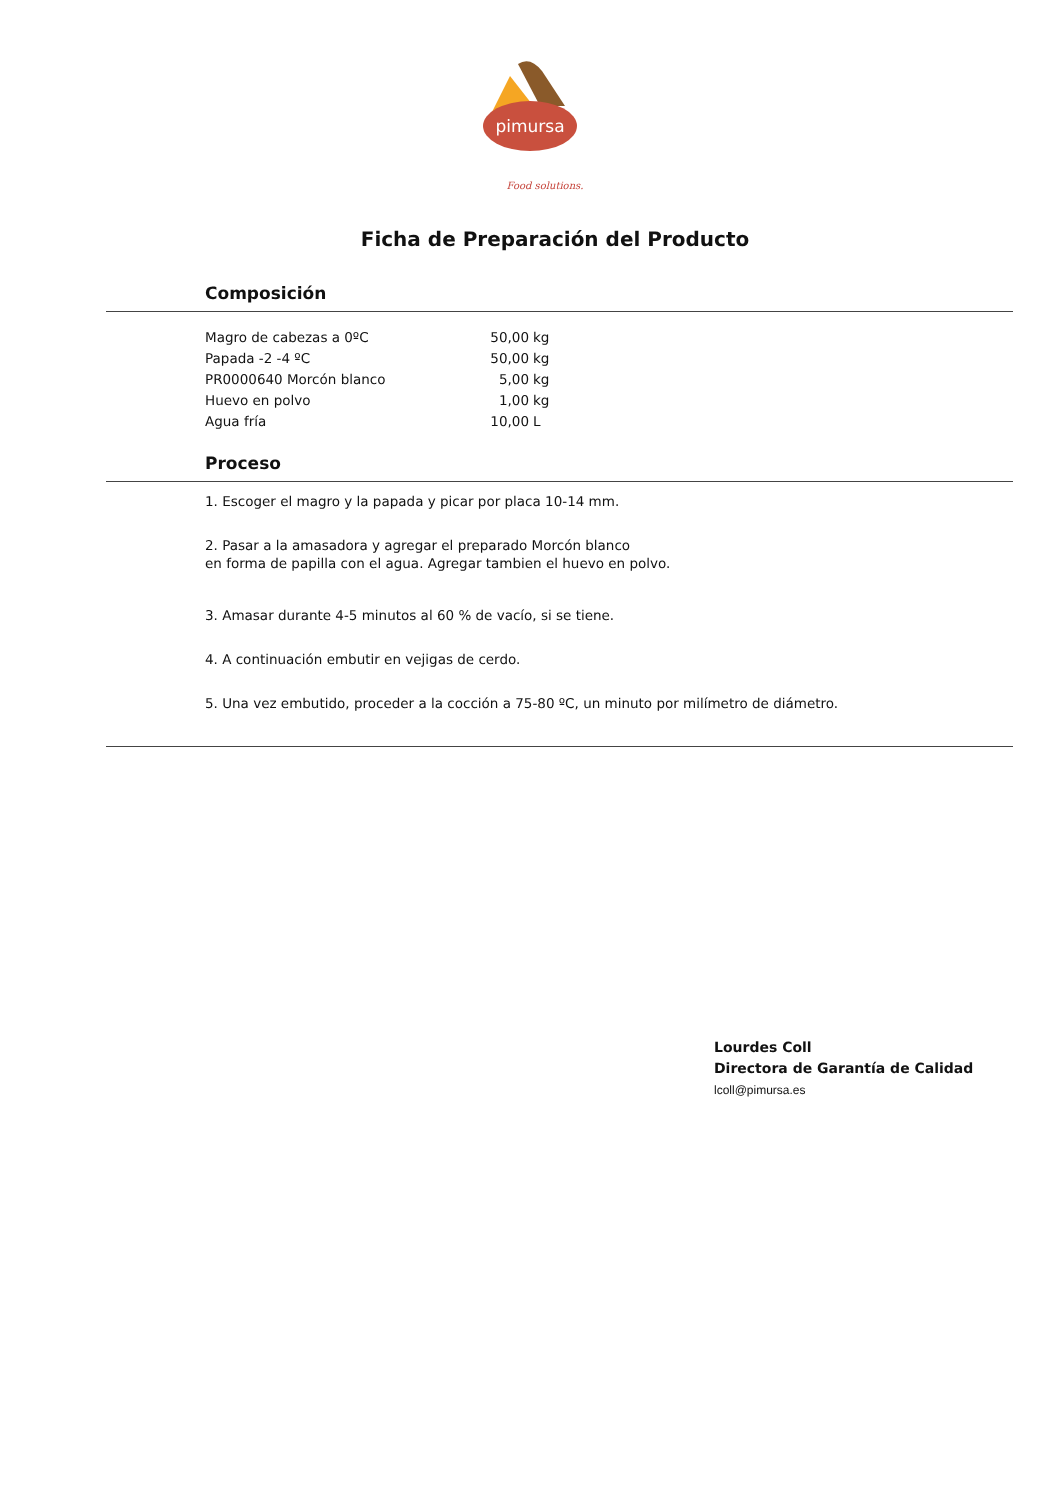pimursa
Food solutions.
Ficha de Preparación del Producto
Composición
| Magro de cabezas a 0ºC | 50,00 | kg |
| Papada -2 -4 ºC | 50,00 | kg |
| PR0000640 Morcón blanco | 5,00 | kg |
| Huevo en polvo | 1,00 | kg |
| Agua fría | 10,00 | L |
Proceso
1. Escoger el magro y la papada y picar por placa 10-14 mm.
2. Pasar a la amasadora y agregar el preparado Morcón blanco
en forma de papilla con el agua. Agregar tambien el huevo en polvo.
3. Amasar durante 4-5 minutos al 60 % de vacío, si se tiene.
4. A continuación embutir en vejigas de cerdo.
5. Una vez embutido, proceder a la cocción a 75-80 ºC, un minuto por milímetro de diámetro.
Lourdes Coll
Directora de Garantía de Calidad
lcoll@pimursa.es